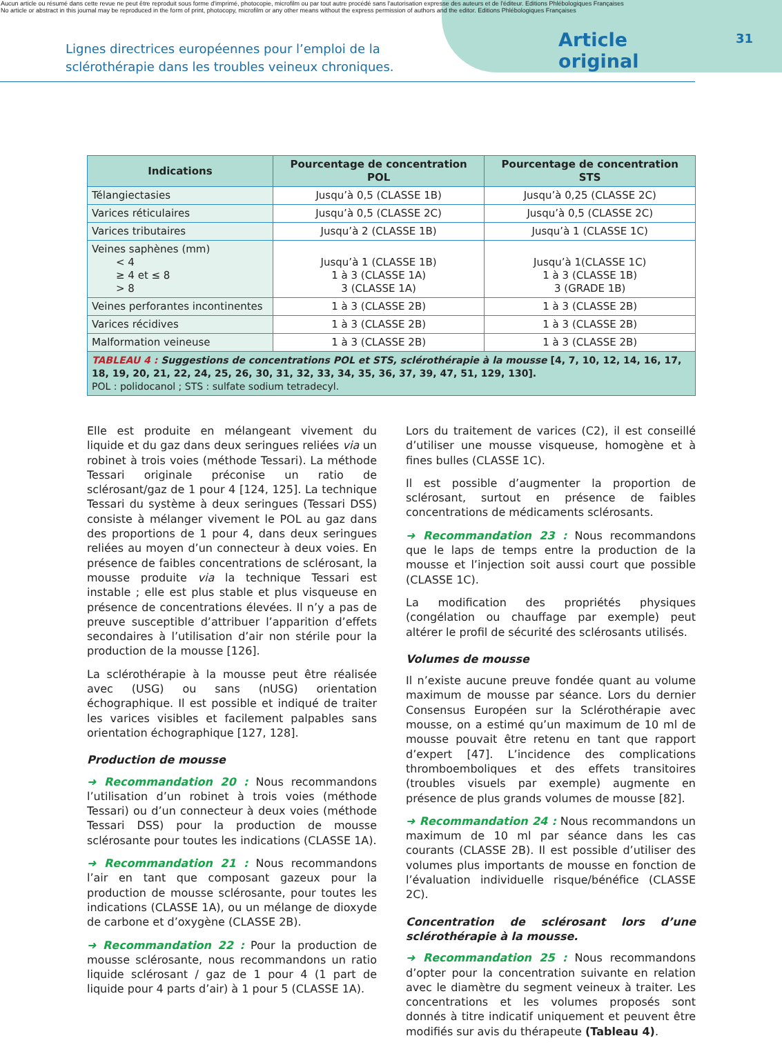Aucun article ou résumé dans cette revue ne peut être reproduit sous forme d'imprimé, photocopie, microfilm ou par tout autre procédé sans l'autorisation expresse des auteurs et de l'éditeur. Editions Phlébologiques Françaises
No article or abstract in this journal may be reproduced in the form of print, photocopy, microfilm or any other means without the express permission of authors and the editor. Editions Phlébologiques Françaises
Lignes directrices européennes pour l’emploi de la sclérothérapie dans les troubles veineux chroniques.
Article original
31
| Indications | Pourcentage de concentration POL | Pourcentage de concentration STS |
| --- | --- | --- |
| Télangiectasies | Jusqu’à 0,5 (CLASSE 1B) | Jusqu’à 0,25 (CLASSE 2C) |
| Varices réticulaires | Jusqu’à 0,5 (CLASSE 2C) | Jusqu’à 0,5 (CLASSE 2C) |
| Varices tributaires | Jusqu’à 2 (CLASSE 1B) | Jusqu’à 1 (CLASSE 1C) |
| Veines saphènes (mm) < 4 ≥ 4 et ≤ 8 > 8 | Jusqu’à 1 (CLASSE 1B) 1 à 3 (CLASSE 1A) 3 (CLASSE 1A) | Jusqu’à 1(CLASSE 1C) 1 à 3 (CLASSE 1B) 3 (GRADE 1B) |
| Veines perforantes incontinentes | 1 à 3 (CLASSE 2B) | 1 à 3 (CLASSE 2B) |
| Varices récidives | 1 à 3 (CLASSE 2B) | 1 à 3 (CLASSE 2B) |
| Malformation veineuse | 1 à 3 (CLASSE 2B) | 1 à 3 (CLASSE 2B) |
| TABLEAU 4 : Suggestions de concentrations POL et STS, sclérothérapie à la mousse [4, 7, 10, 12, 14, 16, 17, 18, 19, 20, 21, 22, 24, 25, 26, 30, 31, 32, 33, 34, 35, 36, 37, 39, 47, 51, 129, 130]. POL : polidocanol ; STS : sulfate sodium tetradecyl. | | |
Elle est produite en mélangeant vivement du liquide et du gaz dans deux seringues reliées via un robinet à trois voies (méthode Tessari). La méthode Tessari originale préconise un ratio de sclérosant/gaz de 1 pour 4 [124, 125]. La technique Tessari du système à deux seringues (Tessari DSS) consiste à mélanger vivement le POL au gaz dans des proportions de 1 pour 4, dans deux seringues reliées au moyen d’un connecteur à deux voies. En présence de faibles concentrations de sclérosant, la mousse produite via la technique Tessari est instable ; elle est plus stable et plus visqueuse en présence de concentrations élevées. Il n’y a pas de preuve susceptible d’attribuer l’apparition d’effets secondaires à l’utilisation d’air non stérile pour la production de la mousse [126].
La sclérothérapie à la mousse peut être réalisée avec (USG) ou sans (nUSG) orientation échographique. Il est possible et indiqué de traiter les varices visibles et facilement palpables sans orientation échographique [127, 128].
Production de mousse
➜ Recommandation 20 : Nous recommandons l’utilisation d’un robinet à trois voies (méthode Tessari) ou d’un connecteur à deux voies (méthode Tessari DSS) pour la production de mousse sclérosante pour toutes les indications (CLASSE 1A).
➜ Recommandation 21 : Nous recommandons l’air en tant que composant gazeux pour la production de mousse sclérosante, pour toutes les indications (CLASSE 1A), ou un mélange de dioxyde de carbone et d’oxygène (CLASSE 2B).
➜ Recommandation 22 : Pour la production de mousse sclérosante, nous recommandons un ratio liquide sclérosant / gaz de 1 pour 4 (1 part de liquide pour 4 parts d’air) à 1 pour 5 (CLASSE 1A).
Lors du traitement de varices (C2), il est conseillé d’utiliser une mousse visqueuse, homogène et à fines bulles (CLASSE 1C).
Il est possible d’augmenter la proportion de sclérosant, surtout en présence de faibles concentrations de médicaments sclérosants.
➜ Recommandation 23 : Nous recommandons que le laps de temps entre la production de la mousse et l’injection soit aussi court que possible (CLASSE 1C).
La modification des propriétés physiques (congélation ou chauffage par exemple) peut altérer le profil de sécurité des sclérosants utilisés.
Volumes de mousse
Il n’existe aucune preuve fondée quant au volume maximum de mousse par séance. Lors du dernier Consensus Européen sur la Sclérothérapie avec mousse, on a estimé qu’un maximum de 10 ml de mousse pouvait être retenu en tant que rapport d’expert [47]. L’incidence des complications thromboemboliques et des effets transitoires (troubles visuels par exemple) augmente en présence de plus grands volumes de mousse [82].
➜ Recommandation 24 : Nous recommandons un maximum de 10 ml par séance dans les cas courants (CLASSE 2B). Il est possible d’utiliser des volumes plus importants de mousse en fonction de l’évaluation individuelle risque/bénéfice (CLASSE 2C).
Concentration de sclérosant lors d’une sclérothérapie à la mousse.
➜ Recommandation 25 : Nous recommandons d’opter pour la concentration suivante en relation avec le diamètre du segment veineux à traiter. Les concentrations et les volumes proposés sont donnés à titre indicatif uniquement et peuvent être modifiés sur avis du thérapeute (Tableau 4).